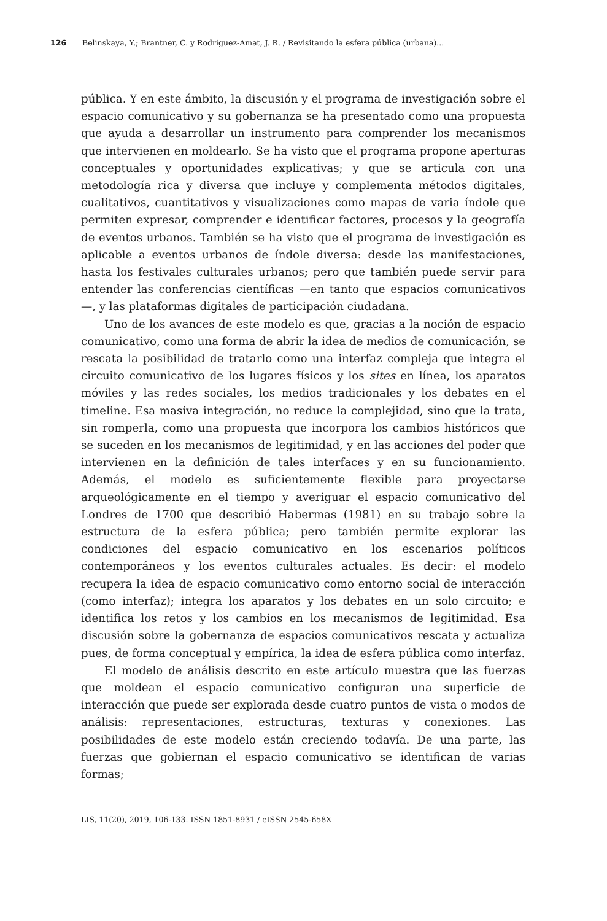126 Belinskaya, Y.; Brantner, C. y Rodriguez-Amat, J. R. / Revisitando la esfera pública (urbana)...
pública. Y en este ámbito, la discusión y el programa de investigación sobre el espacio comunicativo y su gobernanza se ha presentado como una propuesta que ayuda a desarrollar un instrumento para comprender los mecanismos que intervienen en moldearlo. Se ha visto que el programa propone aperturas conceptuales y oportunidades explicativas; y que se articula con una metodología rica y diversa que incluye y complementa métodos digitales, cualitativos, cuantitativos y visualizaciones como mapas de varia índole que permiten expresar, comprender e identificar factores, procesos y la geografía de eventos urbanos. También se ha visto que el programa de investigación es aplicable a eventos urbanos de índole diversa: desde las manifestaciones, hasta los festivales culturales urbanos; pero que también puede servir para entender las conferencias científicas —en tanto que espacios comunicativos—, y las plataformas digitales de participación ciudadana.
Uno de los avances de este modelo es que, gracias a la noción de espacio comunicativo, como una forma de abrir la idea de medios de comunicación, se rescata la posibilidad de tratarlo como una interfaz compleja que integra el circuito comunicativo de los lugares físicos y los sites en línea, los aparatos móviles y las redes sociales, los medios tradicionales y los debates en el timeline. Esa masiva integración, no reduce la complejidad, sino que la trata, sin romperla, como una propuesta que incorpora los cambios históricos que se suceden en los mecanismos de legitimidad, y en las acciones del poder que intervienen en la definición de tales interfaces y en su funcionamiento. Además, el modelo es suficientemente flexible para proyectarse arqueológicamente en el tiempo y averiguar el espacio comunicativo del Londres de 1700 que describió Habermas (1981) en su trabajo sobre la estructura de la esfera pública; pero también permite explorar las condiciones del espacio comunicativo en los escenarios políticos contemporáneos y los eventos culturales actuales. Es decir: el modelo recupera la idea de espacio comunicativo como entorno social de interacción (como interfaz); integra los aparatos y los debates en un solo circuito; e identifica los retos y los cambios en los mecanismos de legitimidad. Esa discusión sobre la gobernanza de espacios comunicativos rescata y actualiza pues, de forma conceptual y empírica, la idea de esfera pública como interfaz.
El modelo de análisis descrito en este artículo muestra que las fuerzas que moldean el espacio comunicativo configuran una superficie de interacción que puede ser explorada desde cuatro puntos de vista o modos de análisis: representaciones, estructuras, texturas y conexiones. Las posibilidades de este modelo están creciendo todavía. De una parte, las fuerzas que gobiernan el espacio comunicativo se identifican de varias formas;
LIS, 11(20), 2019, 106-133. ISSN 1851-8931 / eISSN 2545-658X